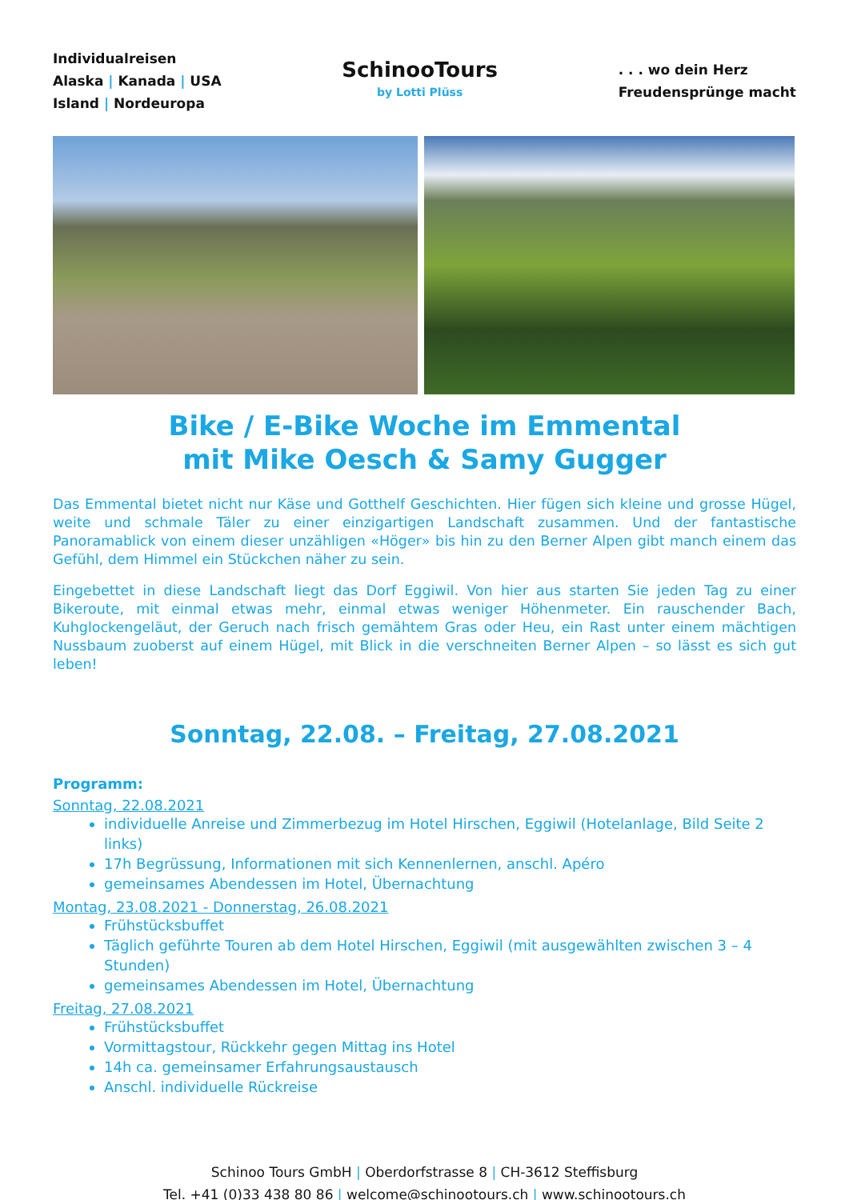Individualreisen
Alaska | Kanada | USA
Island | Nordeuropa
SchinooTours
by Lotti Plüss
. . . wo dein Herz
Freudensprünge macht
Bike / E-Bike Woche im Emmental
mit Mike Oesch & Samy Gugger
Das Emmental bietet nicht nur Käse und Gotthelf Geschichten. Hier fügen sich kleine und grosse Hügel, weite und schmale Täler zu einer einzigartigen Landschaft zusammen. Und der fantastische Panoramablick von einem dieser unzähligen «Höger» bis hin zu den Berner Alpen gibt manch einem das Gefühl, dem Himmel ein Stückchen näher zu sein.
Eingebettet in diese Landschaft liegt das Dorf Eggiwil. Von hier aus starten Sie jeden Tag zu einer Bikeroute, mit einmal etwas mehr, einmal etwas weniger Höhenmeter. Ein rauschender Bach, Kuhglockengeläut, der Geruch nach frisch gemähtem Gras oder Heu, ein Rast unter einem mächtigen Nussbaum zuoberst auf einem Hügel, mit Blick in die verschneiten Berner Alpen – so lässt es sich gut leben!
Sonntag, 22.08. – Freitag, 27.08.2021
Programm:
Sonntag, 22.08.2021
individuelle Anreise und Zimmerbezug im Hotel Hirschen, Eggiwil (Hotelanlage, Bild Seite 2 links)
17h Begrüssung, Informationen mit sich Kennenlernen, anschl. Apéro
gemeinsames Abendessen im Hotel, Übernachtung
Montag, 23.08.2021 - Donnerstag, 26.08.2021
Frühstücksbuffet
Täglich geführte Touren ab dem Hotel Hirschen, Eggiwil (mit ausgewählten zwischen 3 – 4 Stunden)
gemeinsames Abendessen im Hotel, Übernachtung
Freitag, 27.08.2021
Frühstücksbuffet
Vormittagstour, Rückkehr gegen Mittag ins Hotel
14h ca. gemeinsamer Erfahrungsaustausch
Anschl. individuelle Rückreise
Schinoo Tours GmbH | Oberdorfstrasse 8 | CH-3612 Steffisburg
Tel. +41 (0)33 438 80 86 | welcome@schinootours.ch | www.schinootours.ch